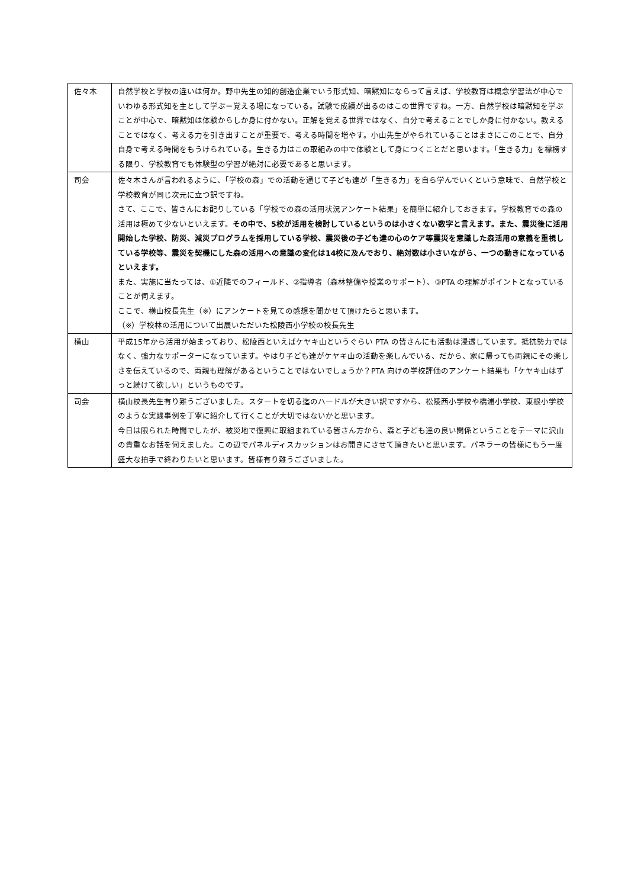| 佐々木 | 自然学校と学校の違いは何か。野中先生の知的創造企業でいう形式知、暗黙知にならって言えば、学校教育は概念学習法が中心でいわゆる形式知を主として学ぶ＝覚える場になっている。試験で成績が出るのはこの世界ですね。一方、自然学校は暗黙知を学ぶことが中心で、暗黙知は体験からしか身に付かない。正解を覚える世界ではなく、自分で考えることでしか身に付かない。教えることではなく、考える力を引き出すことが重要で、考える時間を増やす。小山先生がやられていることはまさにこのことで、自分自身で考える時間をもうけられている。生きる力はこの取組みの中で体験として身につくことだと思います。「生きる力」を標榜する限り、学校教育でも体験型の学習が絶対に必要であると思います。 |
| 司会 | 佐々木さんが言われるように、「学校の森」での活動を通じて子ども達が「生きる力」を自ら学んでいくという意味で、自然学校と学校教育が同じ次元に立つ訳ですね。 さて、ここで、皆さんにお配りしている「学校での森の活用状況アンケート結果」を簡単に紹介しておきます。学校教育での森の活用は極めて少ないといえます。 その中で、5校が活用を検討しているというのは小さくない数字と言えます。また、震災後に活用開始した学校、防災、減災プログラムを採用している学校、震災後の子ども達の心のケア等震災を意識した森活用の意義を重視している学校等、震災を契機にした森の活用への意識の変化は14校に及んでおり、絶対数は小さいながら、一つの動きになっているといえます。 また、実施に当たっては、①近隣でのフィールド、②指導者（森林整備や授業のサポート）、③PTA の理解がポイントとなっていることが伺えます。 ここで、横山校長先生（※）にアンケートを見ての感想を聞かせて頂けたらと思います。 （※）学校林の活用について出展いただいた松陵西小学校の校長先生 |
| 横山 | 平成15年から活用が始まっており、松陵西といえばケヤキ山というぐらい PTA の皆さんにも活動は浸透しています。抵抗勢力ではなく、強力なサポーターになっています。やはり子ども達がケヤキ山の活動を楽しんでいる、だから、家に帰っても両親にその楽しさを伝えているので、両親も理解があるということではないでしょうか？PTA 向けの学校評価のアンケート結果も「ケヤキ山はずっと続けて欲しい」というものです。 |
| 司会 | 横山校長先生有り難うございました。スタートを切る迄のハードルが大きい訳ですから、松陵西小学校や橋浦小学校、東根小学校のような実践事例を丁寧に紹介して行くことが大切ではないかと思います。 今日は限られた時間でしたが、被災地で復興に取組まれている皆さん方から、森と子ども達の良い関係ということをテーマに沢山の貴重なお話を伺えました。この辺でパネルディスカッションはお開きにさせて頂きたいと思います。パネラーの皆様にもう一度盛大な拍手で終わりたいと思います。皆様有り難うございました。 |